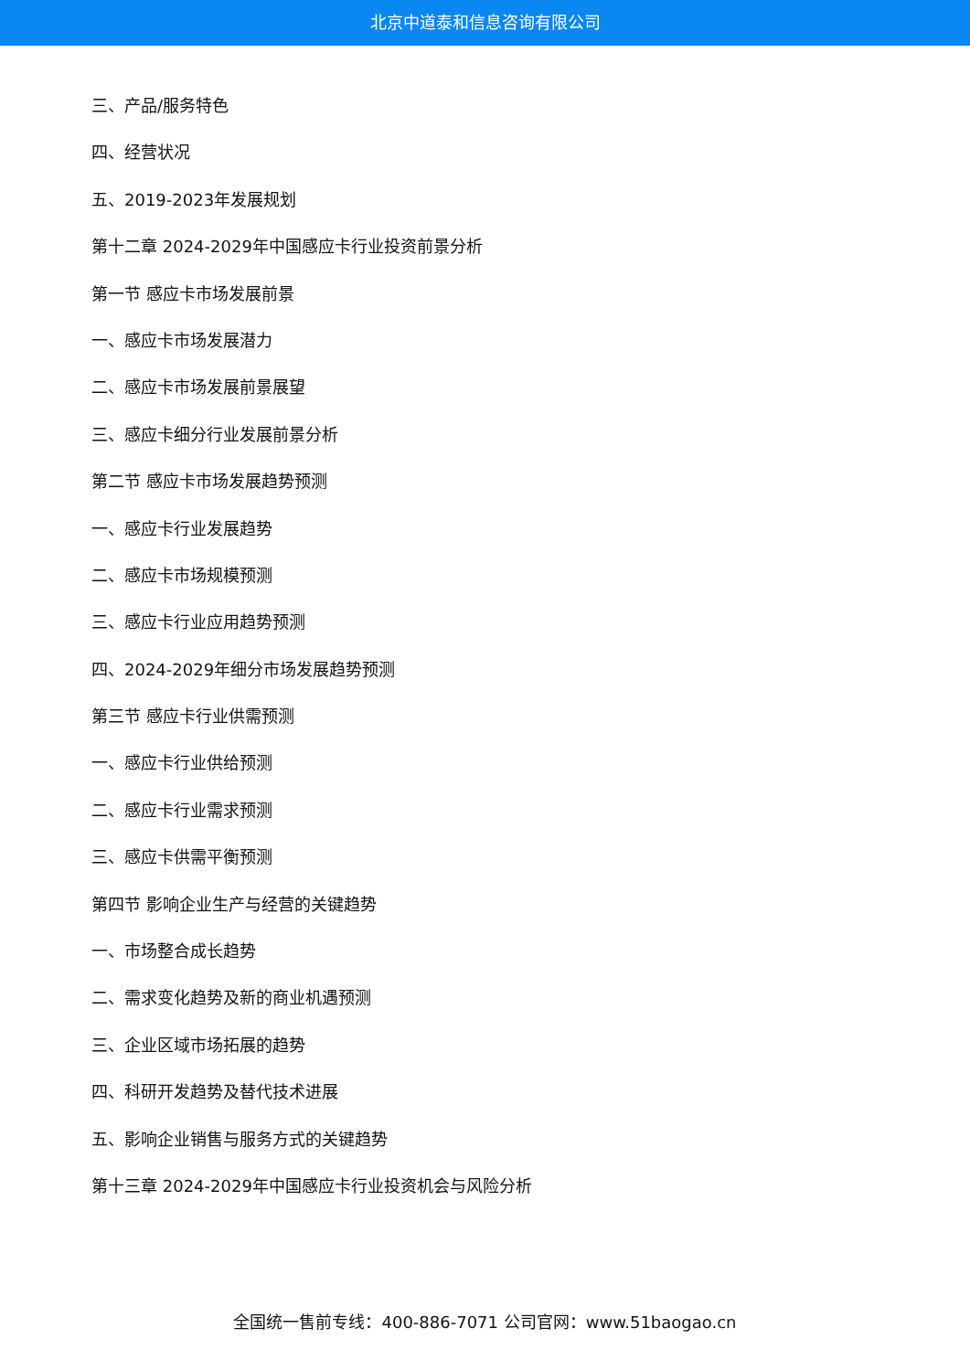北京中道泰和信息咨询有限公司
三、产品/服务特色
四、经营状况
五、2019-2023年发展规划
第十二章 2024-2029年中国感应卡行业投资前景分析
第一节 感应卡市场发展前景
一、感应卡市场发展潜力
二、感应卡市场发展前景展望
三、感应卡细分行业发展前景分析
第二节 感应卡市场发展趋势预测
一、感应卡行业发展趋势
二、感应卡市场规模预测
三、感应卡行业应用趋势预测
四、2024-2029年细分市场发展趋势预测
第三节 感应卡行业供需预测
一、感应卡行业供给预测
二、感应卡行业需求预测
三、感应卡供需平衡预测
第四节 影响企业生产与经营的关键趋势
一、市场整合成长趋势
二、需求变化趋势及新的商业机遇预测
三、企业区域市场拓展的趋势
四、科研开发趋势及替代技术进展
五、影响企业销售与服务方式的关键趋势
第十三章 2024-2029年中国感应卡行业投资机会与风险分析
全国统一售前专线：400-886-7071 公司官网：www.51baogao.cn